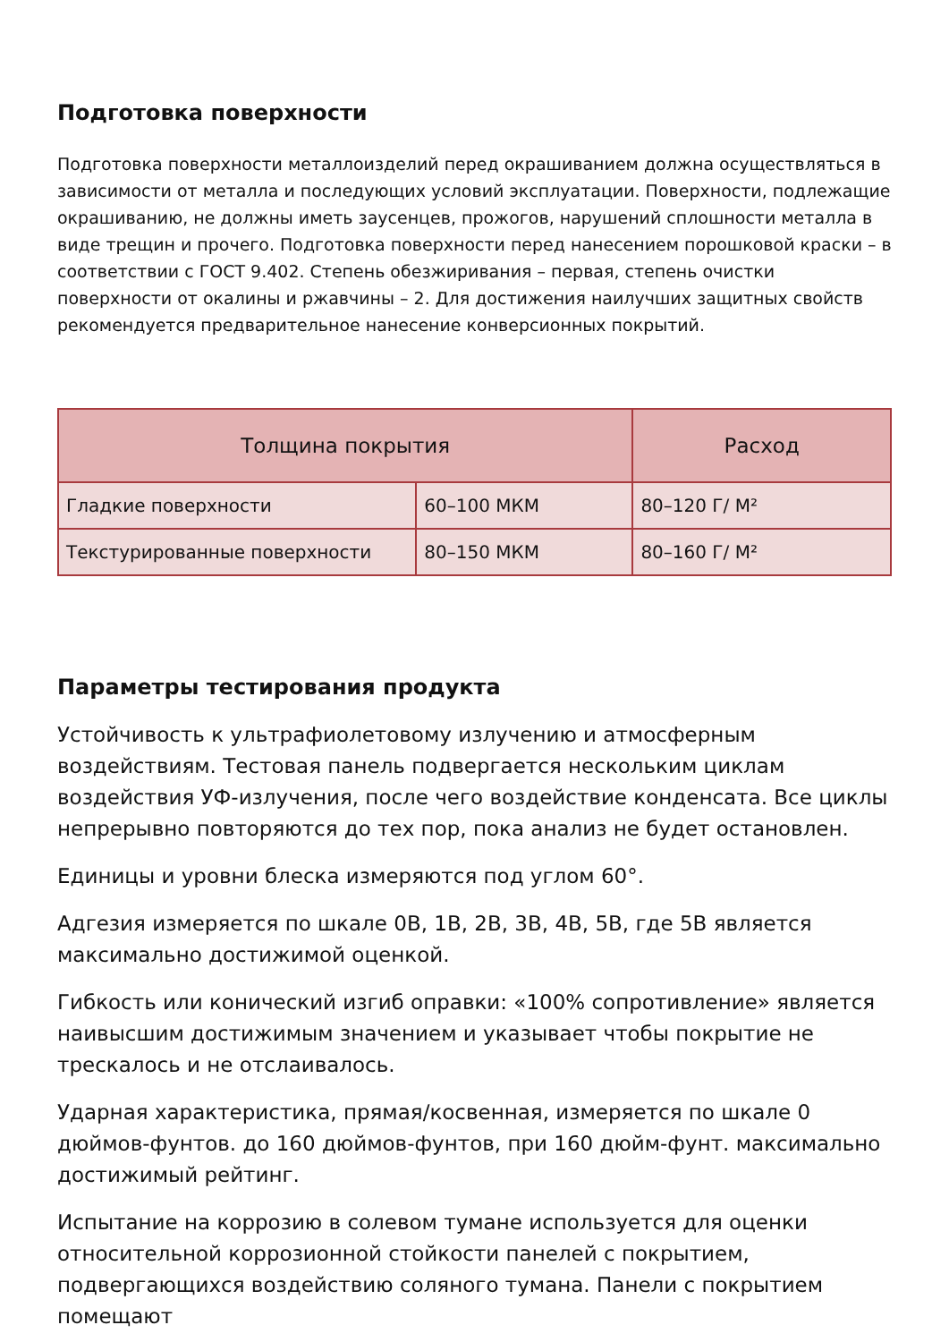Подготовка поверхности
Подготовка поверхности металлоизделий перед окрашиванием должна осуществляться в зависимости от металла и последующих условий эксплуатации. Поверхности, подлежащие окрашиванию, не должны иметь заусенцев, прожогов, нарушений сплошности металла в виде трещин и прочего. Подготовка поверхности перед нанесением порошковой краски – в соответствии с ГОСТ 9.402. Степень обезжиривания – первая, степень очистки поверхности от окалины и ржавчины – 2. Для достижения наилучших защитных свойств рекомендуется предварительное нанесение конверсионных покрытий.
| Толщина покрытия | | Расход |
| --- | --- | --- |
| Гладкие поверхности | 60–100 МКМ | 80–120 Г/ М² |
| Текстурированные поверхности | 80–150 МКМ | 80–160 Г/ М² |
Параметры тестирования продукта
Устойчивость к ультрафиолетовому излучению и атмосферным воздействиям. Тестовая панель подвергается нескольким циклам воздействия УФ-излучения, после чего воздействие конденсата. Все циклы непрерывно повторяются до тех пор, пока анализ не будет остановлен.
Единицы и уровни блеска измеряются под углом 60°.
Адгезия измеряется по шкале 0B, 1B, 2B, 3B, 4B, 5B, где 5B является максимально достижимой оценкой.
Гибкость или конический изгиб оправки: «100% сопротивление» является наивысшим достижимым значением и указывает чтобы покрытие не трескалось и не отслаивалось.
Ударная характеристика, прямая/косвенная, измеряется по шкале 0 дюймов-фунтов. до 160 дюймов-фунтов, при 160 дюйм-фунт. максимально достижимый рейтинг.
Испытание на коррозию в солевом тумане используется для оценки относительной коррозионной стойкости панелей с покрытием, подвергающихся воздействию соляного тумана. Панели с покрытием помещают